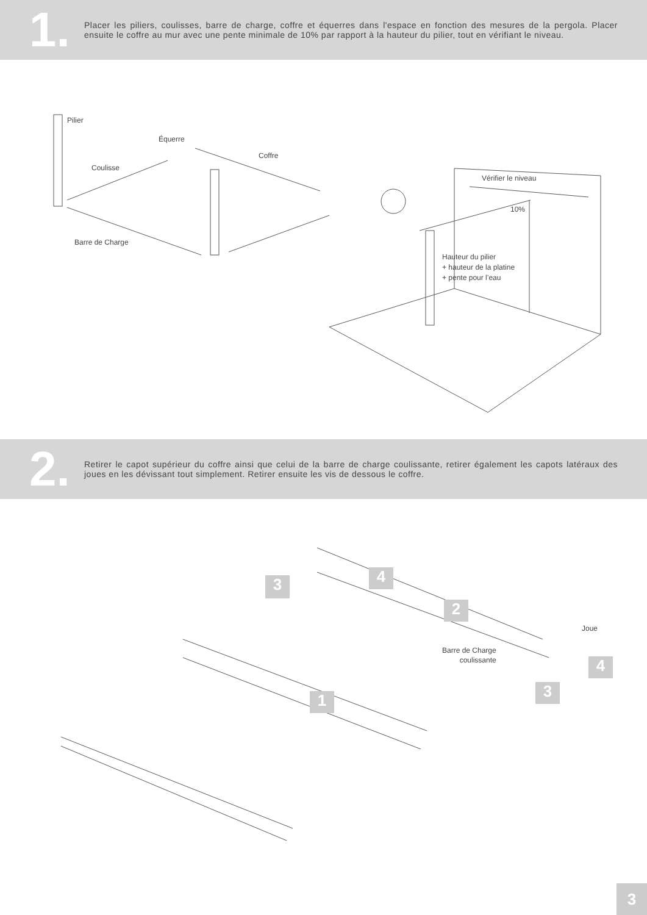1.
Placer les piliers, coulisses, barre de charge, coffre et équerres dans l'espace en fonction des mesures de la pergola. Placer ensuite le coffre au mur avec une pente minimale de 10% par rapport à la hauteur du pilier, tout en vérifiant le niveau.
Pilier
Équerre
Coffre
Coulisse
Vérifier le niveau
10%
Barre de Charge
Hauteur du pilier
+ hauteur de la platine
+ pente pour l’eau
2.
Retirer le capot supérieur du coffre ainsi que celui de la barre de charge coulissante, retirer également les capots latéraux des joues en les dévissant tout simplement. Retirer ensuite les vis de dessous le coffre.
3 4
2
1
4
3
Joue
Barre de Charge
coulissante
3